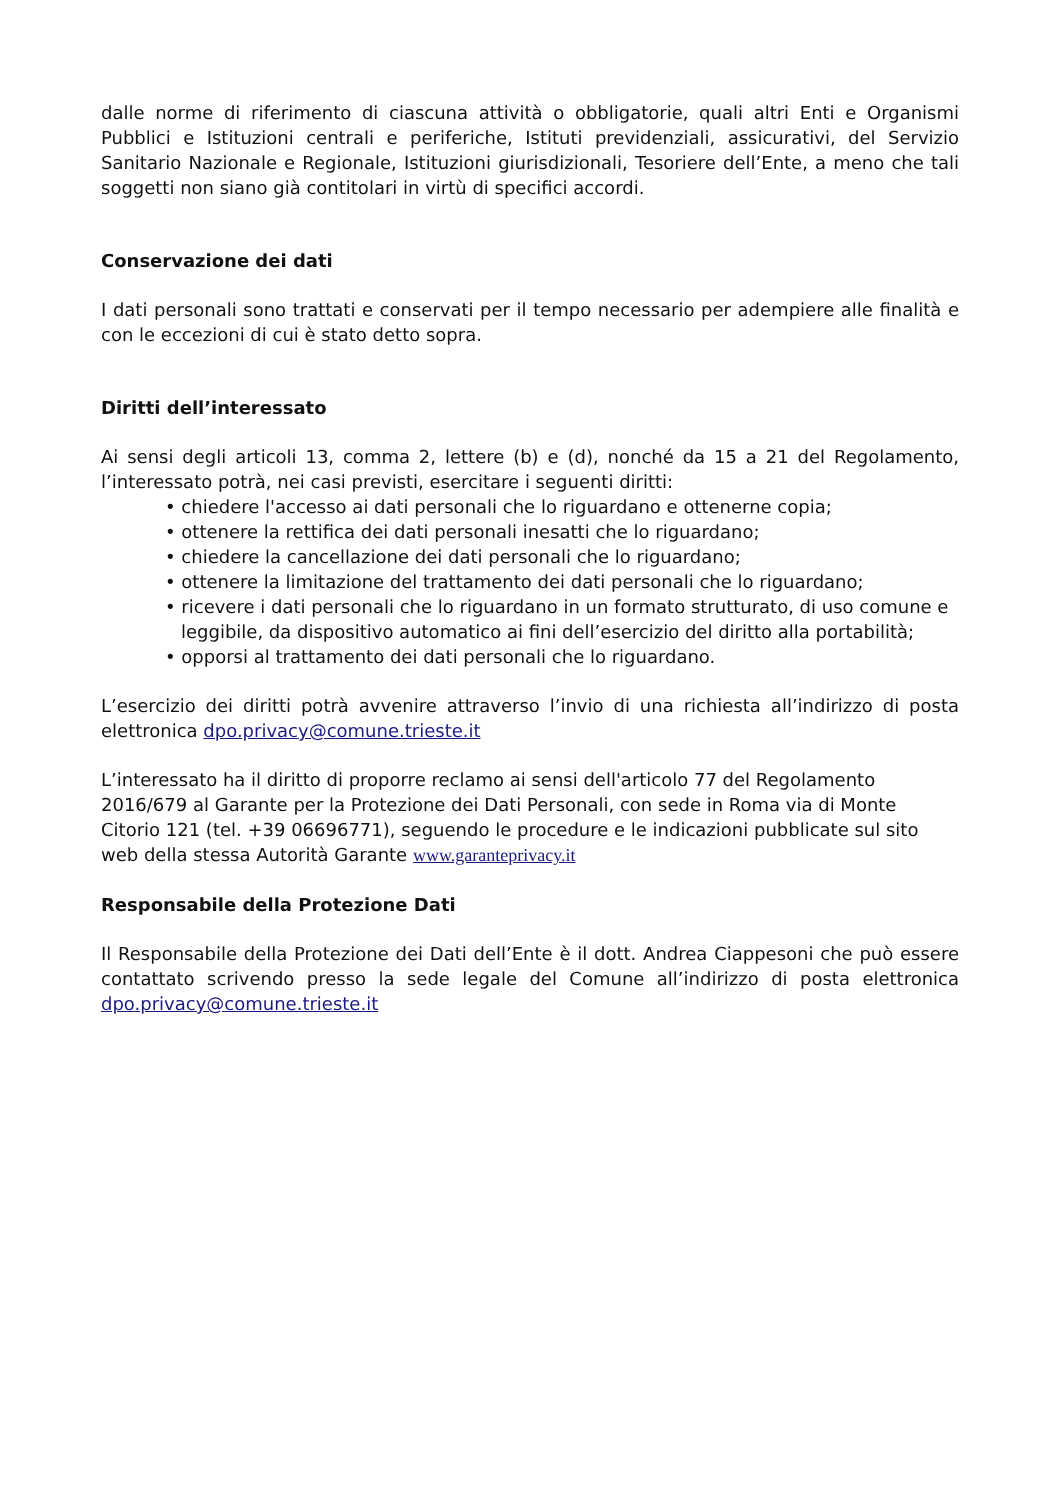dalle norme di riferimento di ciascuna attività o obbligatorie, quali altri Enti e Organismi Pubblici e Istituzioni centrali e periferiche, Istituti previdenziali, assicurativi, del Servizio Sanitario Nazionale e Regionale, Istituzioni giurisdizionali, Tesoriere dell’Ente, a meno che tali soggetti non siano già contitolari in virtù di specifici accordi.
Conservazione dei dati
I dati personali sono trattati e conservati per il tempo necessario per adempiere alle finalità e con le eccezioni di cui è stato detto sopra.
Diritti dell’interessato
Ai sensi degli articoli 13, comma 2, lettere (b) e (d), nonché da 15 a 21 del Regolamento, l’interessato potrà, nei casi previsti, esercitare i seguenti diritti:
• chiedere l'accesso ai dati personali che lo riguardano e ottenerne copia;
• ottenere la rettifica dei dati personali inesatti che lo riguardano;
• chiedere la cancellazione dei dati personali che lo riguardano;
• ottenere la limitazione del trattamento dei dati personali che lo riguardano;
• ricevere i dati personali che lo riguardano in un formato strutturato, di uso comune e leggibile, da dispositivo automatico ai fini dell’esercizio del diritto alla portabilità;
• opporsi al trattamento dei dati personali che lo riguardano.
L’esercizio dei diritti potrà avvenire attraverso l’invio di una richiesta all’indirizzo di posta elettronica dpo.privacy@comune.trieste.it
L’interessato ha il diritto di proporre reclamo ai sensi dell'articolo 77 del Regolamento 2016/679 al Garante per la Protezione dei Dati Personali, con sede in Roma via di Monte Citorio 121 (tel. +39 06696771), seguendo le procedure e le indicazioni pubblicate sul sito web della stessa Autorità Garante www.garanteprivacy.it
Responsabile della Protezione Dati
Il Responsabile della Protezione dei Dati dell’Ente è il dott. Andrea Ciappesoni che può essere contattato scrivendo presso la sede legale del Comune all’indirizzo di posta elettronica dpo.privacy@comune.trieste.it